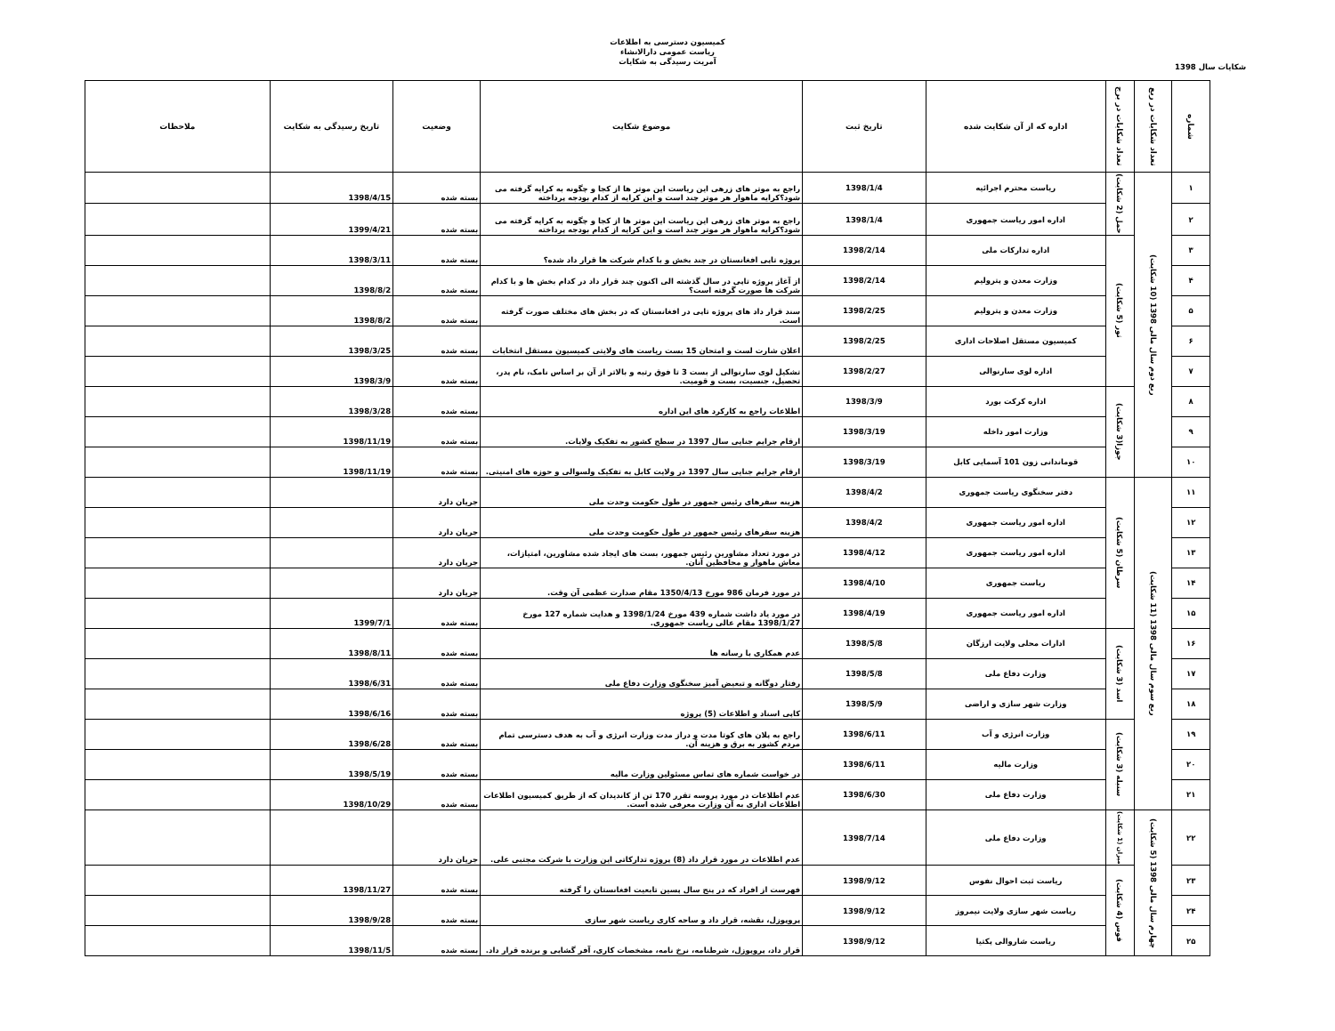کمیسیون دسترسی به اطلاعات
ریاست عمومی دارالانشاء
آمریت رسیدگی به شکایات
شکایات سال 1398
| شماره | تعداد شکایات در ربع | تعداد شکایات در برج | اداره که از آن شکایت شده | تاریخ ثبت | موضوع شکایت | وضعیت | تاریخ رسیدگی به شکایت | ملاحظات |
| --- | --- | --- | --- | --- | --- | --- | --- | --- |
| ۱ | ربع دوم سال مالی 1398 (10 شکایت) | حمل (2 شکایت) | ریاست محترم اجرائیه | 1398/1/4 | راجع به موتر های زرهی این ریاست این موتر ها از کجا و چگونه به کرایه گرفته می شود؟کرایه ماهوار هر موتر چند است و این کرایه از کدام بودجه پرداخته | بسته شده | 1398/4/15 | |
| ۲ | | | اداره امور ریاست جمهوری | 1398/1/4 | راجع به موتر های زرهی این ریاست این موتر ها از کجا و چگونه به کرایه گرفته می شود؟کرایه ماهوار هر موتر چند است و این کرایه از کدام بودجه پرداخته | بسته شده | 1399/4/21 | |
| ۳ | | ثور (5 شکایت) | اداره تدارکات ملی | 1398/2/14 | پروژه تاپی افغانستان در چند بخش و با کدام شرکت ها قرار داد شده؟ | بسته شده | 1398/3/11 | |
| ۴ | | | وزارت معدن و پترولیم | 1398/2/14 | از آغاز پروژه تاپی در سال گذشته الی اکنون چند قرار داد در کدام بخش ها و با کدام شرکت ها صورت گرفته است؟ | بسته شده | 1398/8/2 | |
| ۵ | | | وزارت معدن و پترولیم | 1398/2/25 | سند قرار داد های پروژه تاپی در افغانستان که در بخش های مختلف صورت گرفته است. | بسته شده | 1398/8/2 | |
| ۶ | | | کمیسیون مستقل اصلاحات اداری | 1398/2/25 | اعلان شارت لست و امتحان 15 بست ریاست های ولایتی کمیسیون مستقل انتخابات | بسته شده | 1398/3/25 | |
| ۷ | | | اداره لوی سارنوالی | 1398/2/27 | تشکیل لوی سارنوالی از بست 3 تا فوق رتبه و بالاتر از آن بر اساس نامک، نام پدر، تحصیل، جنسیت، بست و قومیت. | بسته شده | 1398/3/9 | |
| ۸ | | جوزا(3 شکایت) | اداره کرکت بورد | 1398/3/9 | اطلاعات راجع به کارکرد های این اداره | بسته شده | 1398/3/28 | |
| ۹ | | | وزارت امور داخله | 1398/3/19 | ارقام جرایم جنایی سال 1397 در سطح کشور به تفکیک ولایات. | بسته شده | 1398/11/19 | |
| ۱۰ | | | قوماندانی زون 101 آسمایی کابل | 1398/3/19 | ارقام جرایم جنایی سال 1397 در ولایت کابل به تفکیک ولسوالی و حوزه های امنیتی. | بسته شده | 1398/11/19 | |
| ۱۱ | ربع سوم سال مالی 1398 (11 شکایت) | سرطان (5 شکایت) | دفتر سخنگوی ریاست جمهوری | 1398/4/2 | هزینه سفرهای رئیس جمهور در طول حکومت وحدت ملی | جریان دارد | | |
| ۱۲ | | | اداره امور ریاست جمهوری | 1398/4/2 | هزینه سفرهای رئیس جمهور در طول حکومت وحدت ملی | جریان دارد | | |
| ۱۳ | | | اداره امور ریاست جمهوری | 1398/4/12 | در مورد تعداد مشاورین رئیس جمهور، بست های ایجاد شده مشاورین، امتیازات، معاش ماهوار و محافظین آنان. | جریان دارد | | |
| ۱۴ | | | ریاست جمهوری | 1398/4/10 | در مورد فرمان 986 مورخ 1350/4/13 مقام صدارت عظمی آن وقت. | جریان دارد | | |
| ۱۵ | | | اداره امور ریاست جمهوری | 1398/4/19 | در مورد یاد داشت شماره 439 مورخ 1398/1/24 و هدایت شماره 127 مورخ 1398/1/27 مقام عالی ریاست جمهوری. | بسته شده | 1399/7/1 | |
| ۱۶ | | اسد (3 شکایت) | ادارات محلی ولایت ارزگان | 1398/5/8 | عدم همکاری با رسانه ها | بسته شده | 1398/8/11 | |
| ۱۷ | | | وزارت دفاع ملی | 1398/5/8 | رفتار دوگانه و تبعیض آمیز سخنگوی وزارت دفاع ملی | بسته شده | 1398/6/31 | |
| ۱۸ | | | وزارت شهر سازی و اراضی | 1398/5/9 | کاپی اسناد و اطلاعات (5) پروژه | بسته شده | 1398/6/16 | |
| ۱۹ | | سنبله (3 شکایت) | وزارت انرژی و آب | 1398/6/11 | راجع به پلان های کوتا مدت و دراز مدت وزارت انرژی و آب به هدف دسترسی تمام مردم کشور به برق و هزینه آن. | بسته شده | 1398/6/28 | |
| ۲۰ | | | وزارت مالیه | 1398/6/11 | در خواست شماره های تماس مسئولین وزارت مالیه | بسته شده | 1398/5/19 | |
| ۲۱ | | | وزارت دفاع ملی | 1398/6/30 | عدم اطلاعات در مورد پروسه تقرر 170 تن از کاندیدان که از طریق کمیسیون اطلاعات اطلاعات اداری به آن وزارت معرفی شده است. | بسته شده | 1398/10/29 | |
| ۲۲ | چهارم سال مالی 1398 (5 شکایت) | میزان (1 شکایت) | وزارت دفاع ملی | 1398/7/14 | عدم اطلاعات در مورد قرار داد (8) پروژه تدارکاتی این وزارت با شرکت مجتبی علی. | جریان دارد | | |
| ۲۳ | | قوس (4 شکایت) | ریاست ثبت احوال نفوس | 1398/9/12 | فهرست از افراد که در پنج سال پسین تابعیت افغانستان را گرفته | بسته شده | 1398/11/27 | |
| ۲۴ | | | ریاست شهر سازی ولایت نیمروز | 1398/9/12 | پروپوزل، نقشه، قرار داد و ساحه کاری ریاست شهر سازی | بسته شده | 1398/9/28 | |
| ۲۵ | | | ریاست شاروالی پکتیا | 1398/9/12 | قرار داد، پروپوزل، شرطنامه، نرخ نامه، مشخصات کاری، آفر گشایی و برنده قرار داد. | بسته شده | 1398/11/5 | |